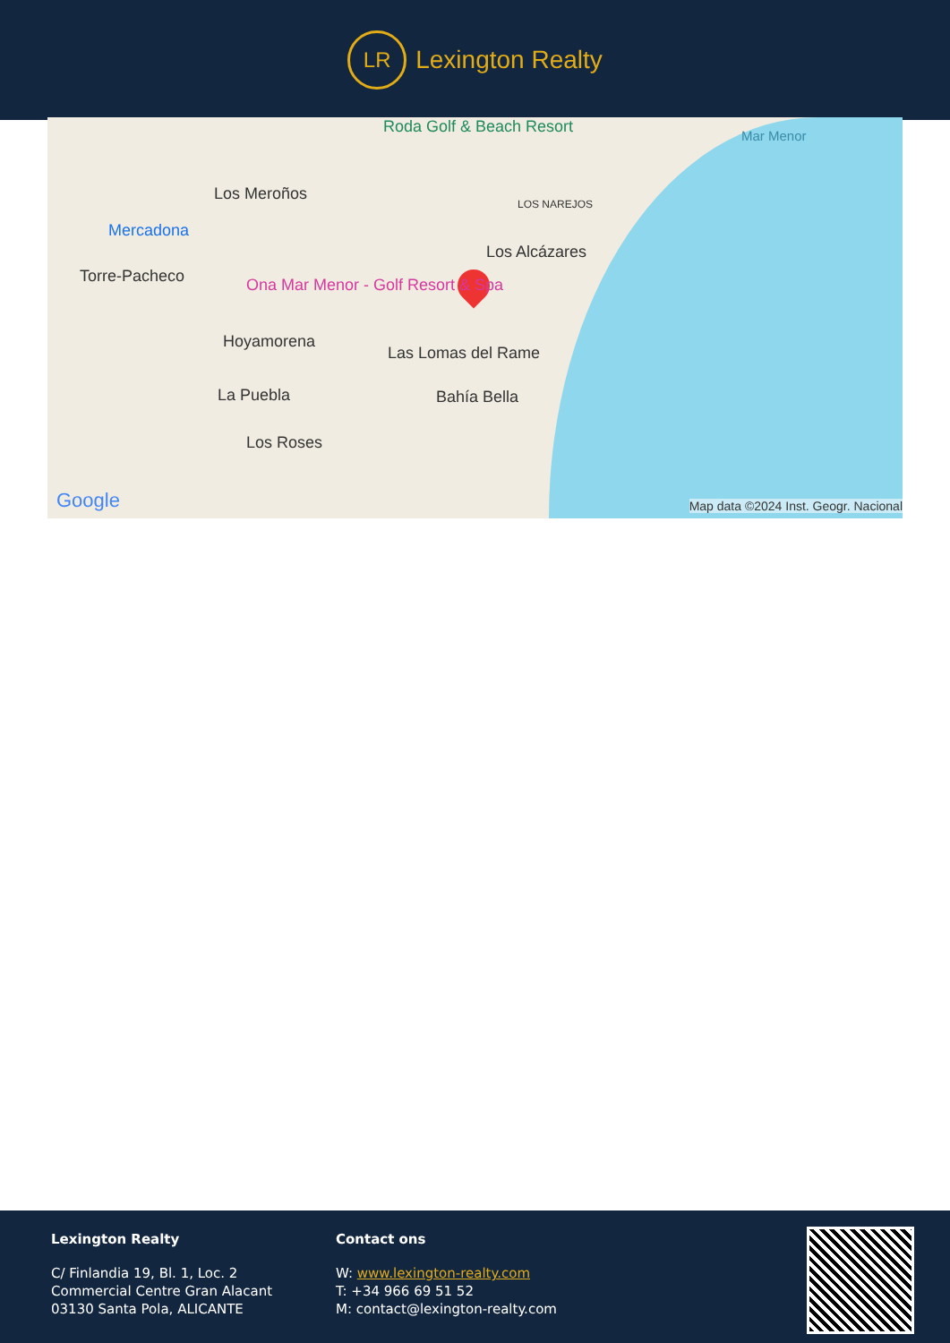LR
Lexington Realty
Roda Golf & Beach Resort Mar Menor
Los Meroños
LOS NAREJOS
Mercadona
Los Alcázares
Torre-Pacheco Ona Mar Menor - Golf Resort & Spa
Hoyamorena
Las Lomas del Rame
La Puebla Bahía Bella
Los Roses
Google Map data ©2024 Inst. Geogr. Nacional
Lexington Realty
C/ Finlandia 19, Bl. 1, Loc. 2
Commercial Centre Gran Alacant
03130 Santa Pola, ALICANTE
Contact ons
W: www.lexington-realty.com
T: +34 966 69 51 52
M: contact@lexington-realty.com